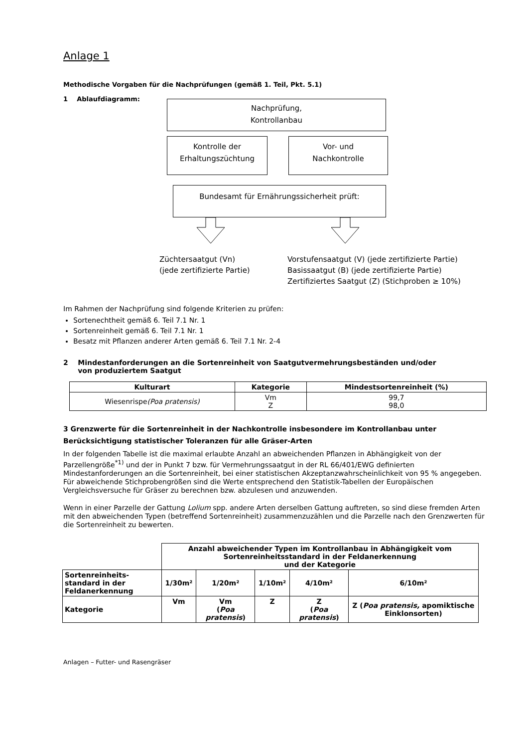Anlage 1
Methodische Vorgaben für die Nachprüfungen (gemäß 1. Teil, Pkt. 5.1)
1 Ablaufdiagramm:
Nachprüfung,
Kontrollanbau
Kontrolle der
Erhaltungszüchtung
Vor- und
Nachkontrolle
Bundesamt für Ernährungssicherheit prüft:
Züchtersaatgut (Vn)
(jede zertifizierte Partie)
Vorstufensaatgut (V) (jede zertifizierte Partie)
Basissaatgut (B) (jede zertifizierte Partie)
Zertifiziertes Saatgut (Z) (Stichproben ≥ 10%)
Im Rahmen der Nachprüfung sind folgende Kriterien zu prüfen:
Sortenechtheit gemäß 6. Teil 7.1 Nr. 1
Sortenreinheit gemäß 6. Teil 7.1 Nr. 1
Besatz mit Pflanzen anderer Arten gemäß 6. Teil 7.1 Nr. 2-4
2 Mindestanforderungen an die Sortenreinheit von Saatgutvermehrungsbeständen und/oder
von produziertem Saatgut
| Kulturart | Kategorie | Mindestsortenreinheit (%) |
| --- | --- | --- |
| Wiesenrispe (Poa pratensis) | Vm Z | 99,7 98,0 |
3 Grenzwerte für die Sortenreinheit in der Nachkontrolle insbesondere im Kontrollanbau unter Berücksichtigung statistischer Toleranzen für alle Gräser-Arten
In der folgenden Tabelle ist die maximal erlaubte Anzahl an abweichenden Pflanzen in Abhängigkeit von der Parzellengröße<sup>*1)</sup> und der in Punkt 7 bzw. für Vermehrungssaatgut in der RL 66/401/EWG definierten Mindestanforderungen an die Sortenreinheit, bei einer statistischen Akzeptanzwahrscheinlichkeit von 95 % angegeben.
Für abweichende Stichprobengrößen sind die Werte entsprechend den Statistik-Tabellen der Europäischen Vergleichsversuche für Gräser zu berechnen bzw. abzulesen und anzuwenden.
Wenn in einer Parzelle der Gattung Lolium spp. andere Arten derselben Gattung auftreten, so sind diese fremden Arten mit den abweichenden Typen (betreffend Sortenreinheit) zusammenzuzählen und die Parzelle nach den Grenzwerten für die Sortenreinheit zu bewerten.
| | Anzahl abweichender Typen im Kontrollanbau in Abhängigkeit vom Sortenreinheitsstandard in der Feldanerkennung und der Kategorie | | | | |
| Sortenreinheits- standard in der Feldanerkennung | 1/30m² | 1/20m² | 1/10m² | 4/10m² | 6/10m² |
| Kategorie | Vm | Vm ( Poa pratensis ) | Z | Z ( Poa pratensis ) | Z ( Poa pratensis, apomiktische Einklonsorten) |
Anlagen – Futter- und Rasengräser